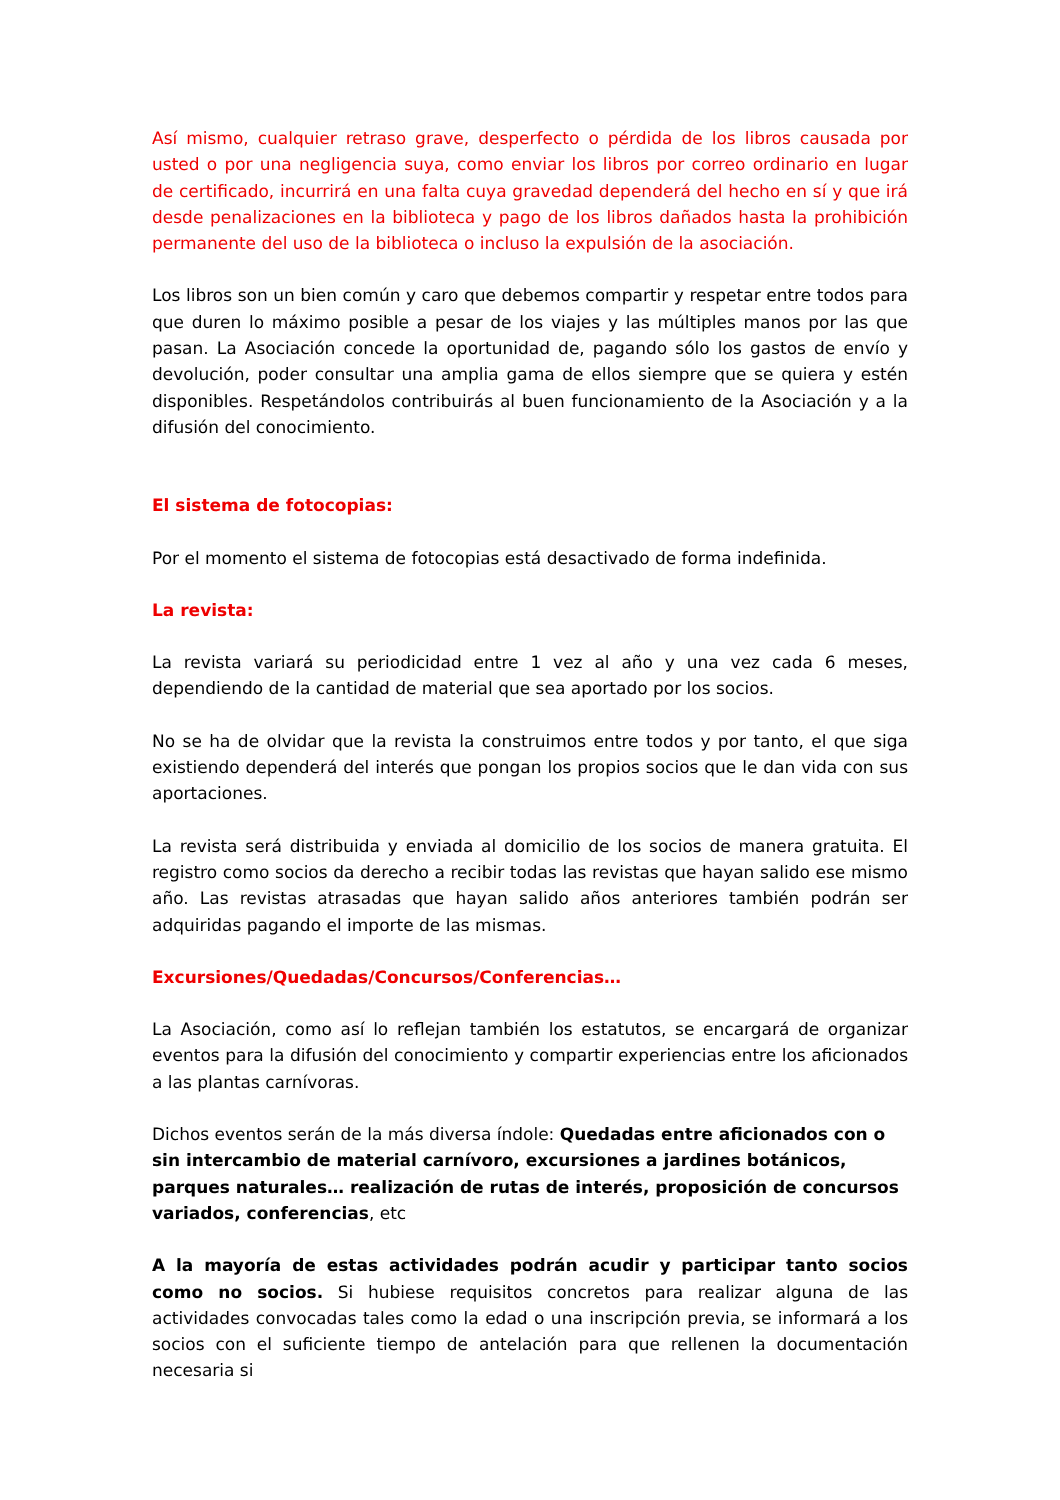Así mismo, cualquier retraso grave, desperfecto o pérdida de los libros causada por usted o por una negligencia suya, como enviar los libros por correo ordinario en lugar de certificado, incurrirá en una falta cuya gravedad dependerá del hecho en sí y que irá desde penalizaciones en la biblioteca y pago de los libros dañados hasta la prohibición permanente del uso de la biblioteca o incluso la expulsión de la asociación.
Los libros son un bien común y caro que debemos compartir y respetar entre todos para que duren lo máximo posible a pesar de los viajes y las múltiples manos por las que pasan. La Asociación concede la oportunidad de, pagando sólo los gastos de envío y devolución, poder consultar una amplia gama de ellos siempre que se quiera y estén disponibles. Respetándolos contribuirás al buen funcionamiento de la Asociación y a la difusión del conocimiento.
El sistema de fotocopias:
Por el momento el sistema de fotocopias está desactivado de forma indefinida.
La revista:
La revista variará su periodicidad entre 1 vez al año y una vez cada 6 meses, dependiendo de la cantidad de material que sea aportado por los socios.
No se ha de olvidar que la revista la construimos entre todos y por tanto, el que siga existiendo dependerá del interés que pongan los propios socios que le dan vida con sus aportaciones.
La revista será distribuida y enviada al domicilio de los socios de manera gratuita. El registro como socios da derecho a recibir todas las revistas que hayan salido ese mismo año. Las revistas atrasadas que hayan salido años anteriores también podrán ser adquiridas pagando el importe de las mismas.
Excursiones/Quedadas/Concursos/Conferencias…
La Asociación, como así lo reflejan también los estatutos, se encargará de organizar eventos para la difusión del conocimiento y compartir experiencias entre los aficionados a las plantas carnívoras.
Dichos eventos serán de la más diversa índole: Quedadas entre aficionados con o sin intercambio de material carnívoro, excursiones a jardines botánicos, parques naturales… realización de rutas de interés, proposición de concursos variados, conferencias, etc
A la mayoría de estas actividades podrán acudir y participar tanto socios como no socios. Si hubiese requisitos concretos para realizar alguna de las actividades convocadas tales como la edad o una inscripción previa, se informará a los socios con el suficiente tiempo de antelación para que rellenen la documentación necesaria si